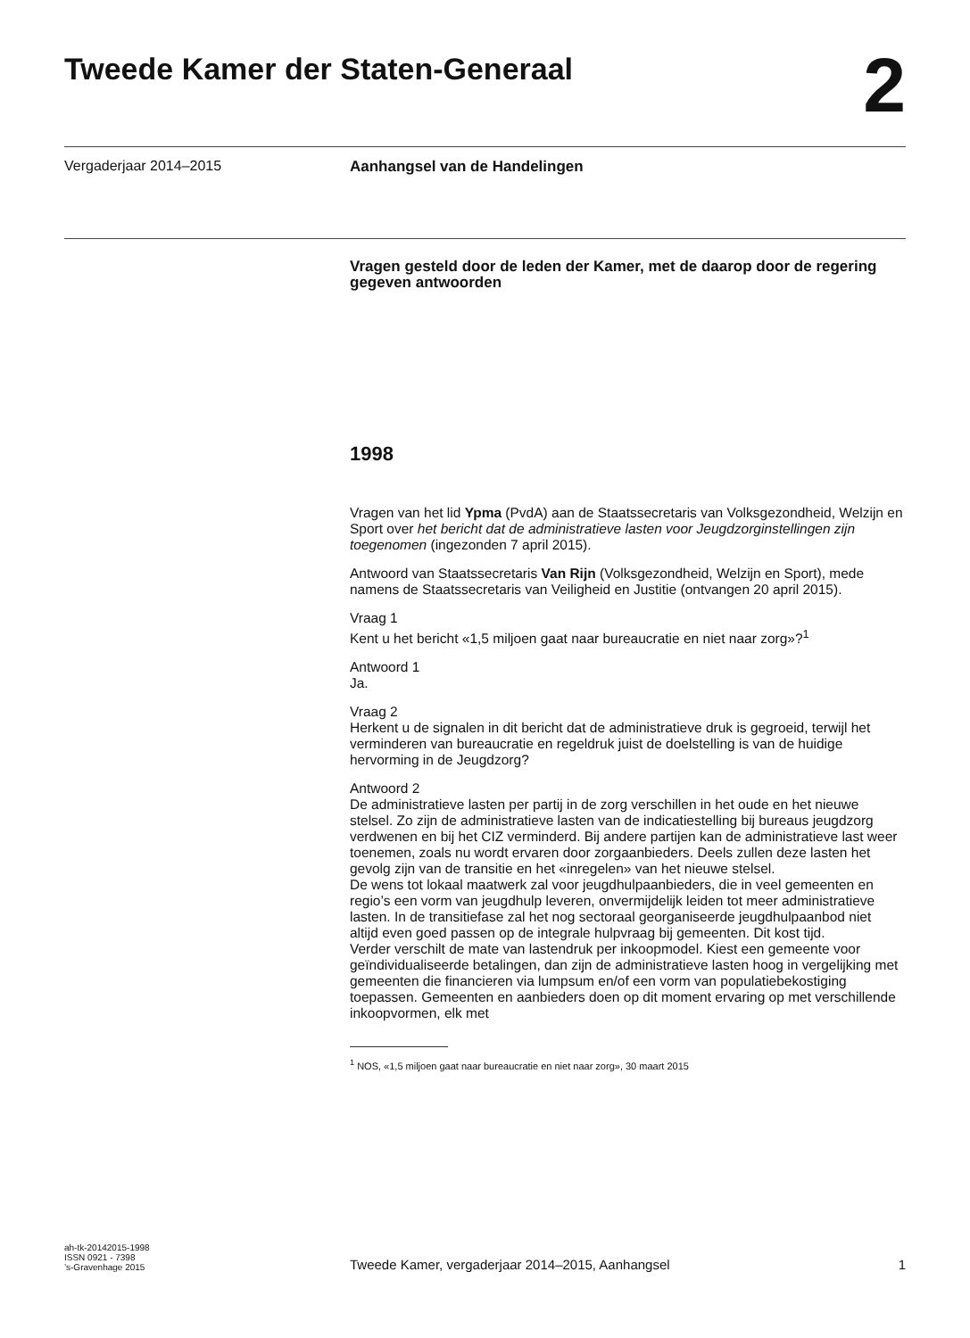Tweede Kamer der Staten-Generaal
2
Vergaderjaar 2014–2015 Aanhangsel van de Handelingen
Vragen gesteld door de leden der Kamer, met de daarop door de regering gegeven antwoorden
1998
Vragen van het lid Ypma (PvdA) aan de Staatssecretaris van Volksgezondheid, Welzijn en Sport over het bericht dat de administratieve lasten voor Jeugdzorginstellingen zijn toegenomen (ingezonden 7 april 2015).
Antwoord van Staatssecretaris Van Rijn (Volksgezondheid, Welzijn en Sport), mede namens de Staatssecretaris van Veiligheid en Justitie (ontvangen 20 april 2015).
Vraag 1
Kent u het bericht «1,5 miljoen gaat naar bureaucratie en niet naar zorg»?<sup>1</sup>
Antwoord 1
Ja.
Vraag 2
Herkent u de signalen in dit bericht dat de administratieve druk is gegroeid, terwijl het verminderen van bureaucratie en regeldruk juist de doelstelling is van de huidige hervorming in de Jeugdzorg?
Antwoord 2
De administratieve lasten per partij in de zorg verschillen in het oude en het nieuwe stelsel. Zo zijn de administratieve lasten van de indicatiestelling bij bureaus jeugdzorg verdwenen en bij het CIZ verminderd. Bij andere partijen kan de administratieve last weer toenemen, zoals nu wordt ervaren door zorgaanbieders. Deels zullen deze lasten het gevolg zijn van de transitie en het «inregelen» van het nieuwe stelsel.
De wens tot lokaal maatwerk zal voor jeugdhulpaanbieders, die in veel gemeenten en regio’s een vorm van jeugdhulp leveren, onvermijdelijk leiden tot meer administratieve lasten. In de transitiefase zal het nog sectoraal georganiseerde jeugdhulpaanbod niet altijd even goed passen op de integrale hulpvraag bij gemeenten. Dit kost tijd.
Verder verschilt de mate van lastendruk per inkoopmodel. Kiest een gemeente voor geïndividualiseerde betalingen, dan zijn de administratieve lasten hoog in vergelijking met gemeenten die financieren via lumpsum en/of een vorm van populatiebekostiging toepassen. Gemeenten en aanbieders doen op dit moment ervaring op met verschillende inkoopvormen, elk met
<sup>1</sup> NOS, «1,5 miljoen gaat naar bureaucratie en niet naar zorg», 30 maart 2015
ah-tk-20142015-1998
ISSN 0921 - 7398
’s-Gravenhage 2015
Tweede Kamer, vergaderjaar 2014–2015, Aanhangsel
1